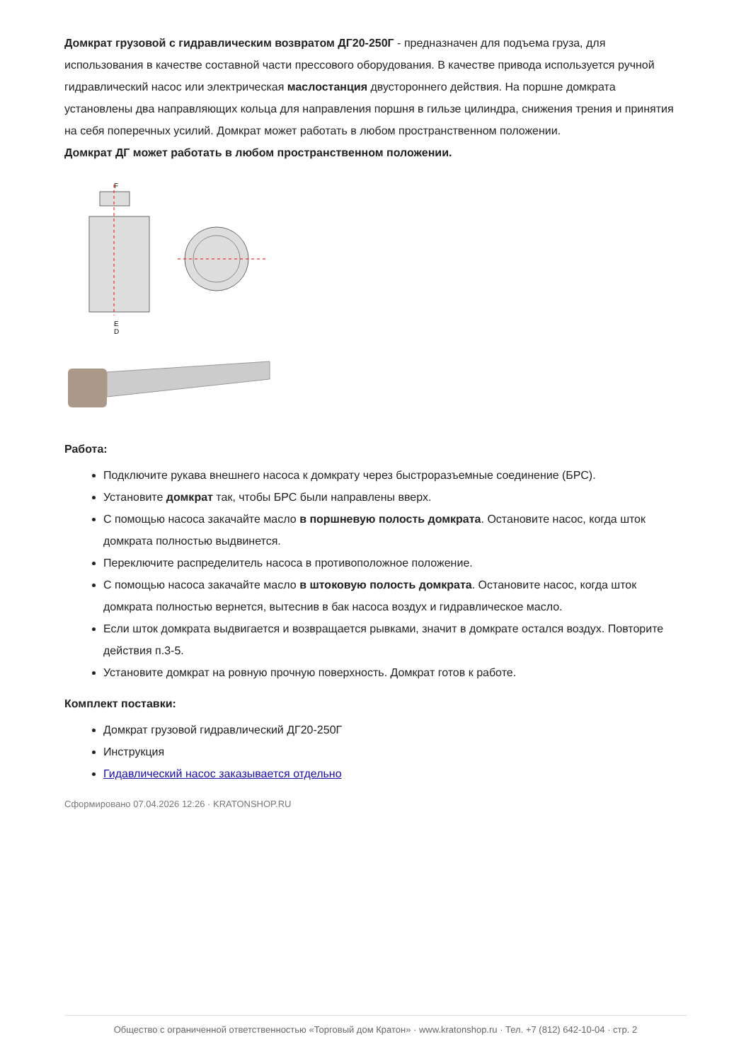Домкрат грузовой с гидравлическим возвратом ДГ20-250Г - предназначен для подъема груза, для использования в качестве составной части прессового оборудования. В качестве привода используется ручной гидравлический насос или электрическая маслостанция двустороннего действия. На поршне домкрата установлены два направляющих кольца для направления поршня в гильзе цилиндра, снижения трения и принятия на себя поперечных усилий. Домкрат может работать в любом пространственном положении.
Домкрат ДГ может работать в любом пространственном положении.
E
D
F
Работа:
Подключите рукава внешнего насоса к домкрату через быстроразъемные соединение (БРС).
Установите домкрат так, чтобы БРС были направлены вверх.
С помощью насоса закачайте масло в поршневую полость домкрата. Остановите насос, когда шток домкрата полностью выдвинется.
Переключите распределитель насоса в противоположное положение.
С помощью насоса закачайте масло в штоковую полость домкрата. Остановите насос, когда шток домкрата полностью вернется, вытеснив в бак насоса воздух и гидравлическое масло.
Если шток домкрата выдвигается и возвращается рывками, значит в домкрате остался воздух. Повторите действия п.3-5.
Установите домкрат на ровную прочную поверхность. Домкрат готов к работе.
Комплект поставки:
Домкрат грузовой гидравлический ДГ20-250Г
Инструкция
Гидавлический насос заказывается отдельно
Сформировано 07.04.2026 12:26 · KRATONSHOP.RU
Общество с ограниченной ответственностью «Торговый дом Кратон» · www.kratonshop.ru · Тел. +7 (812) 642-10-04 · стр. 2